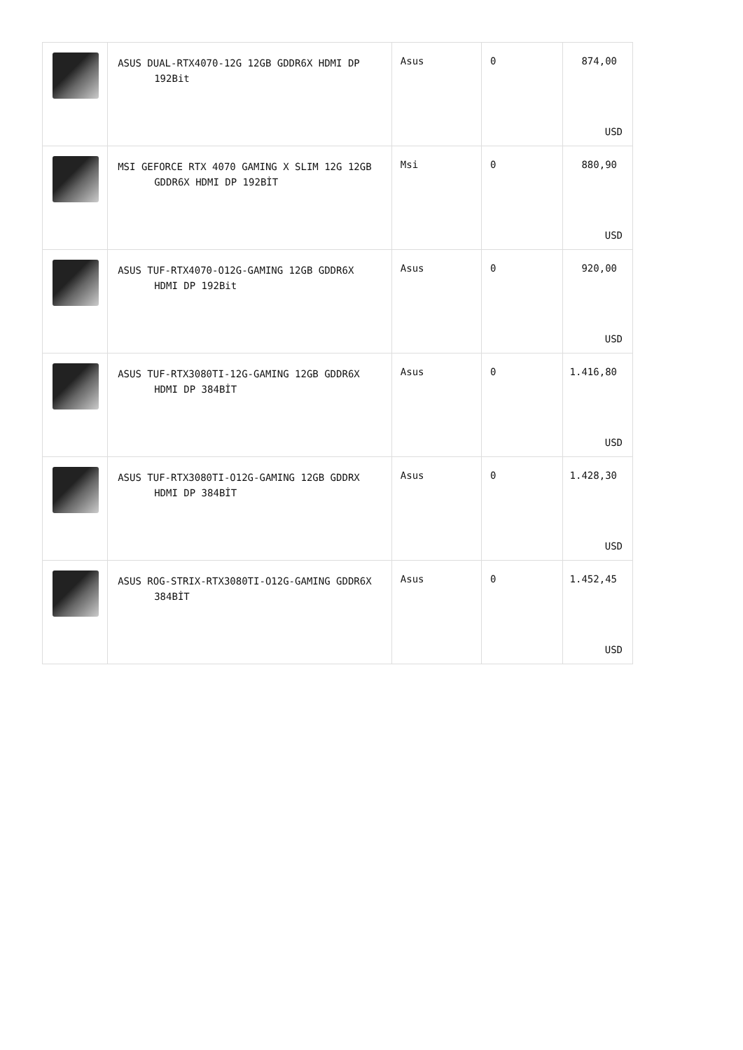| | ASUS DUAL-RTX4070-12G 12GB GDDR6X HDMI DP 192Bit | Asus | 0 | 874,00 USD |
| | MSI GEFORCE RTX 4070 GAMING X SLIM 12G 12GB GDDR6X HDMI DP 192BİT | Msi | 0 | 880,90 USD |
| | ASUS TUF-RTX4070-O12G-GAMING 12GB GDDR6X HDMI DP 192Bit | Asus | 0 | 920,00 USD |
| | ASUS TUF-RTX3080TI-12G-GAMING 12GB GDDR6X HDMI DP 384BİT | Asus | 0 | 1.416,80 USD |
| | ASUS TUF-RTX3080TI-O12G-GAMING 12GB GDDRX HDMI DP 384BİT | Asus | 0 | 1.428,30 USD |
| | ASUS ROG-STRIX-RTX3080TI-O12G-GAMING GDDR6X 384BİT | Asus | 0 | 1.452,45 USD |